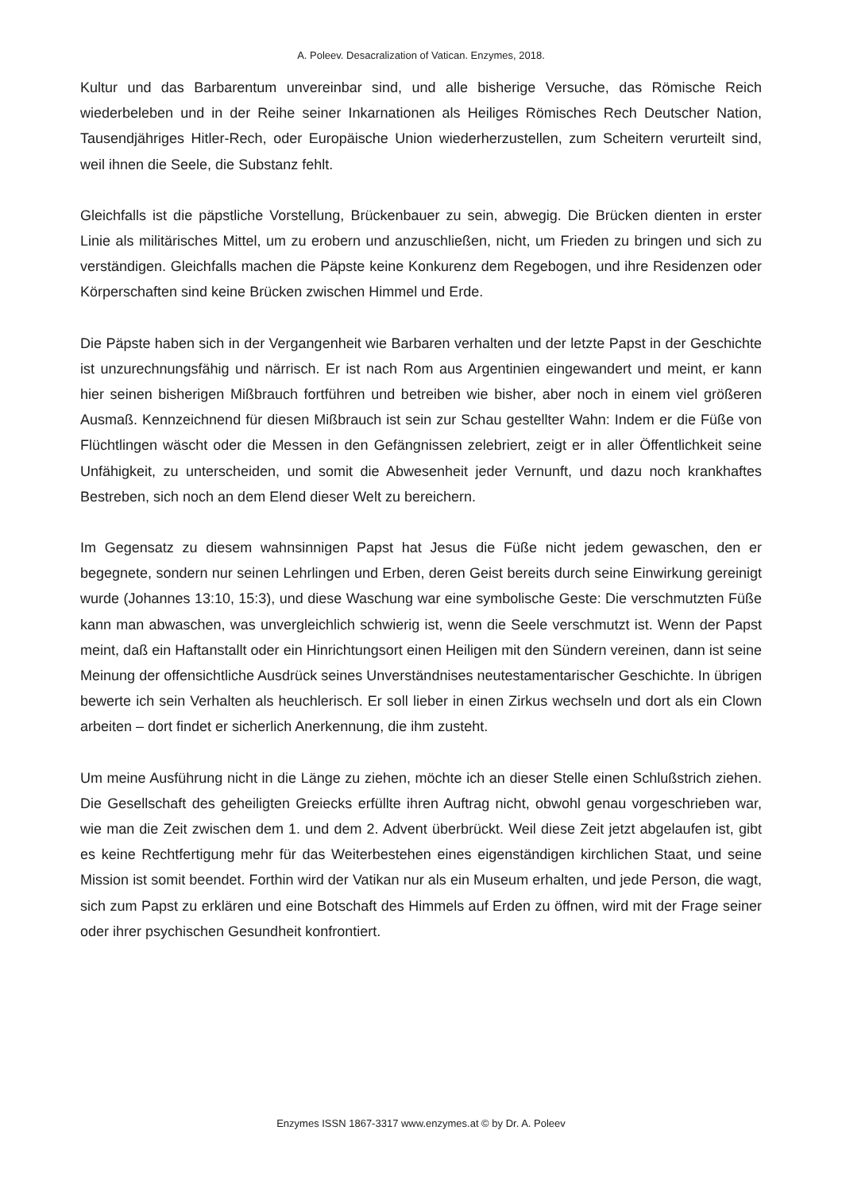A. Poleev. Desacralization of Vatican. Enzymes, 2018.
Kultur und das Barbarentum unvereinbar sind, und alle bisherige Versuche, das Römische Reich wiederbeleben und in der Reihe seiner Inkarnationen als Heiliges Römisches Rech Deutscher Nation, Tausendjähriges Hitler-Rech, oder Europäische Union wiederherzustellen, zum Scheitern verurteilt sind, weil ihnen die Seele, die Substanz fehlt.
Gleichfalls ist die päpstliche Vorstellung, Brückenbauer zu sein, abwegig. Die Brücken dienten in erster Linie als militärisches Mittel, um zu erobern und anzuschließen, nicht, um Frieden zu bringen und sich zu verständigen. Gleichfalls machen die Päpste keine Konkurenz dem Regebogen, und ihre Residenzen oder Körperschaften sind keine Brücken zwischen Himmel und Erde.
Die Päpste haben sich in der Vergangenheit wie Barbaren verhalten und der letzte Papst in der Geschichte ist unzurechnungsfähig und närrisch. Er ist nach Rom aus Argentinien eingewandert und meint, er kann hier seinen bisherigen Mißbrauch fortführen und betreiben wie bisher, aber noch in einem viel größeren Ausmaß. Kennzeichnend für diesen Mißbrauch ist sein zur Schau gestellter Wahn: Indem er die Füße von Flüchtlingen wäscht oder die Messen in den Gefängnissen zelebriert, zeigt er in aller Öffentlichkeit seine Unfähigkeit, zu unterscheiden, und somit die Abwesenheit jeder Vernunft, und dazu noch krankhaftes Bestreben, sich noch an dem Elend dieser Welt zu bereichern.
Im Gegensatz zu diesem wahnsinnigen Papst hat Jesus die Füße nicht jedem gewaschen, den er begegnete, sondern nur seinen Lehrlingen und Erben, deren Geist bereits durch seine Einwirkung gereinigt wurde (Johannes 13:10, 15:3), und diese Waschung war eine symbolische Geste: Die verschmutzten Füße kann man abwaschen, was unvergleichlich schwierig ist, wenn die Seele verschmutzt ist. Wenn der Papst meint, daß ein Haftanstallt oder ein Hinrichtungsort einen Heiligen mit den Sündern vereinen, dann ist seine Meinung der offensichtliche Ausdrück seines Unverständnises neutestamentarischer Geschichte. In übrigen bewerte ich sein Verhalten als heuchlerisch. Er soll lieber in einen Zirkus wechseln und dort als ein Clown arbeiten – dort findet er sicherlich Anerkennung, die ihm zusteht.
Um meine Ausführung nicht in die Länge zu ziehen, möchte ich an dieser Stelle einen Schlußstrich ziehen. Die Gesellschaft des geheiligten Greiecks erfüllte ihren Auftrag nicht, obwohl genau vorgeschrieben war, wie man die Zeit zwischen dem 1. und dem 2. Advent überbrückt. Weil diese Zeit jetzt abgelaufen ist, gibt es keine Rechtfertigung mehr für das Weiterbestehen eines eigenständigen kirchlichen Staat, und seine Mission ist somit beendet. Forthin wird der Vatikan nur als ein Museum erhalten, und jede Person, die wagt, sich zum Papst zu erklären und eine Botschaft des Himmels auf Erden zu öffnen, wird mit der Frage seiner oder ihrer psychischen Gesundheit konfrontiert.
Enzymes ISSN 1867-3317 www.enzymes.at © by Dr. A. Poleev